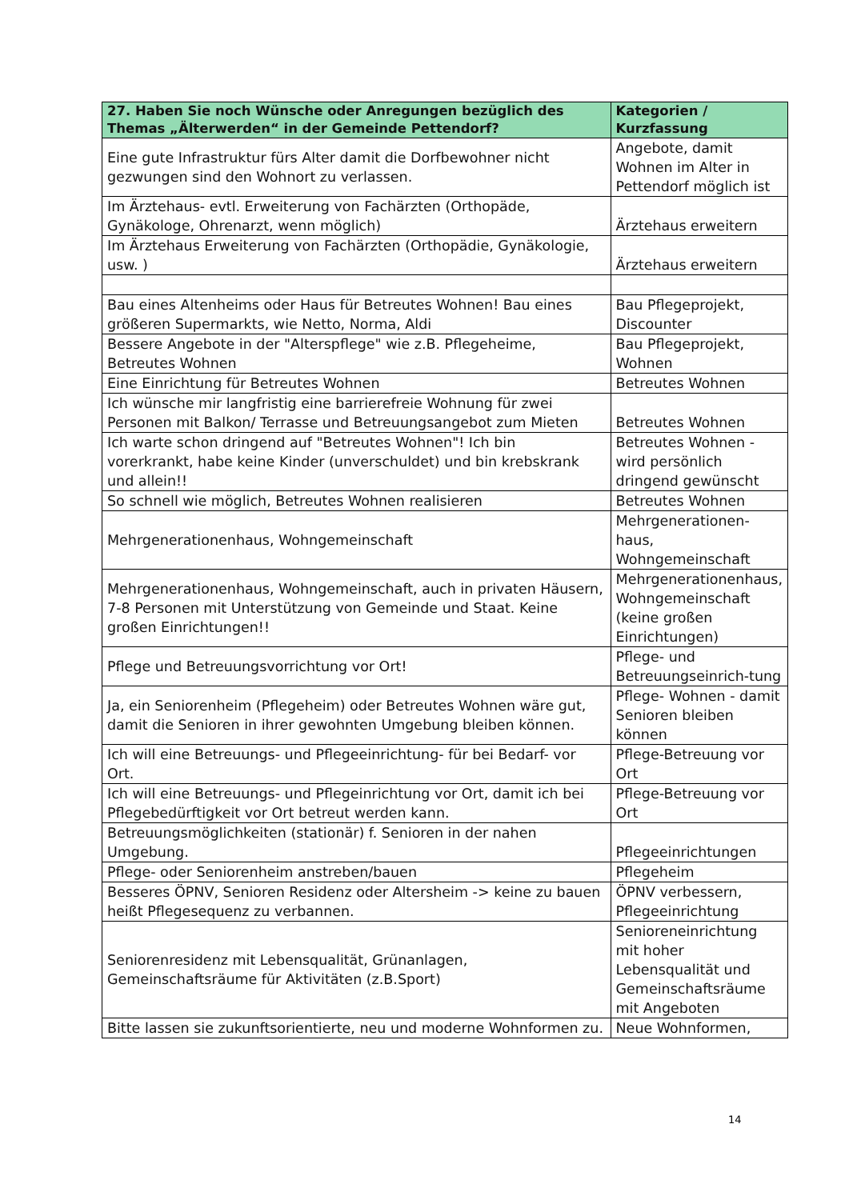| 27. Haben Sie noch Wünsche oder Anregungen bezüglich des Themas „Älterwerden“ in der Gemeinde Pettendorf? | Kategorien / Kurzfassung |
| --- | --- |
| Eine gute Infrastruktur fürs Alter damit die Dorfbewohner nicht gezwungen sind den Wohnort zu verlassen. | Angebote, damit Wohnen im Alter in Pettendorf möglich ist |
| Im Ärztehaus- evtl. Erweiterung von Fachärzten (Orthopäde, Gynäkologe, Ohrenarzt, wenn möglich) | Ärztehaus erweitern |
| Im Ärztehaus Erweiterung von Fachärzten (Orthopädie, Gynäkologie, usw. ) | Ärztehaus erweitern |
| Bau eines Altenheims oder Haus für Betreutes Wohnen! Bau eines größeren Supermarkts, wie Netto, Norma, Aldi | Bau Pflegeprojekt, Discounter |
| Bessere Angebote in der "Alterspflege" wie z.B. Pflegeheime, Betreutes Wohnen | Bau Pflegeprojekt, Wohnen |
| Eine Einrichtung für Betreutes Wohnen | Betreutes Wohnen |
| Ich wünsche mir langfristig eine barrierefreie Wohnung für zwei Personen mit Balkon/ Terrasse und Betreuungsangebot zum Mieten | Betreutes Wohnen |
| Ich warte schon dringend auf "Betreutes Wohnen"! Ich bin vorerkrankt, habe keine Kinder (unverschuldet) und bin krebskrank und allein!! | Betreutes Wohnen - wird persönlich dringend gewünscht |
| So schnell wie möglich, Betreutes Wohnen realisieren | Betreutes Wohnen |
| Mehrgenerationenhaus, Wohngemeinschaft | Mehrgenerationen-haus, Wohngemeinschaft |
| Mehrgenerationenhaus, Wohngemeinschaft, auch in privaten Häusern, 7-8 Personen mit Unterstützung von Gemeinde und Staat. Keine großen Einrichtungen!! | Mehrgenerationenhaus, Wohngemeinschaft (keine großen Einrichtungen) |
| Pflege und Betreuungsvorrichtung vor Ort! | Pflege- und Betreuungseinrich-tung |
| Ja, ein Seniorenheim (Pflegeheim) oder Betreutes Wohnen wäre gut, damit die Senioren in ihrer gewohnten Umgebung bleiben können. | Pflege- Wohnen - damit Senioren bleiben können |
| Ich will eine Betreuungs- und Pflegeeinrichtung- für bei Bedarf- vor Ort. | Pflege-Betreuung vor Ort |
| Ich will eine Betreuungs- und Pflegeinrichtung vor Ort, damit ich bei Pflegebedürftigkeit vor Ort betreut werden kann. | Pflege-Betreuung vor Ort |
| Betreuungsmöglichkeiten (stationär) f. Senioren in der nahen Umgebung. | Pflegeeinrichtungen |
| Pflege- oder Seniorenheim anstreben/bauen | Pflegeheim |
| Besseres ÖPNV, Senioren Residenz oder Altersheim -> keine zu bauen heißt Pflegesequenz zu verbannen. | ÖPNV verbessern, Pflegeeinrichtung |
| Seniorenresidenz mit Lebensqualität, Grünanlagen, Gemeinschaftsräume für Aktivitäten (z.B.Sport) | Senioreneinrichtung mit hoher Lebensqualität und Gemeinschaftsräume mit Angeboten |
| Bitte lassen sie zukunftsorientierte, neu und moderne Wohnformen zu. | Neue Wohnformen, |
14